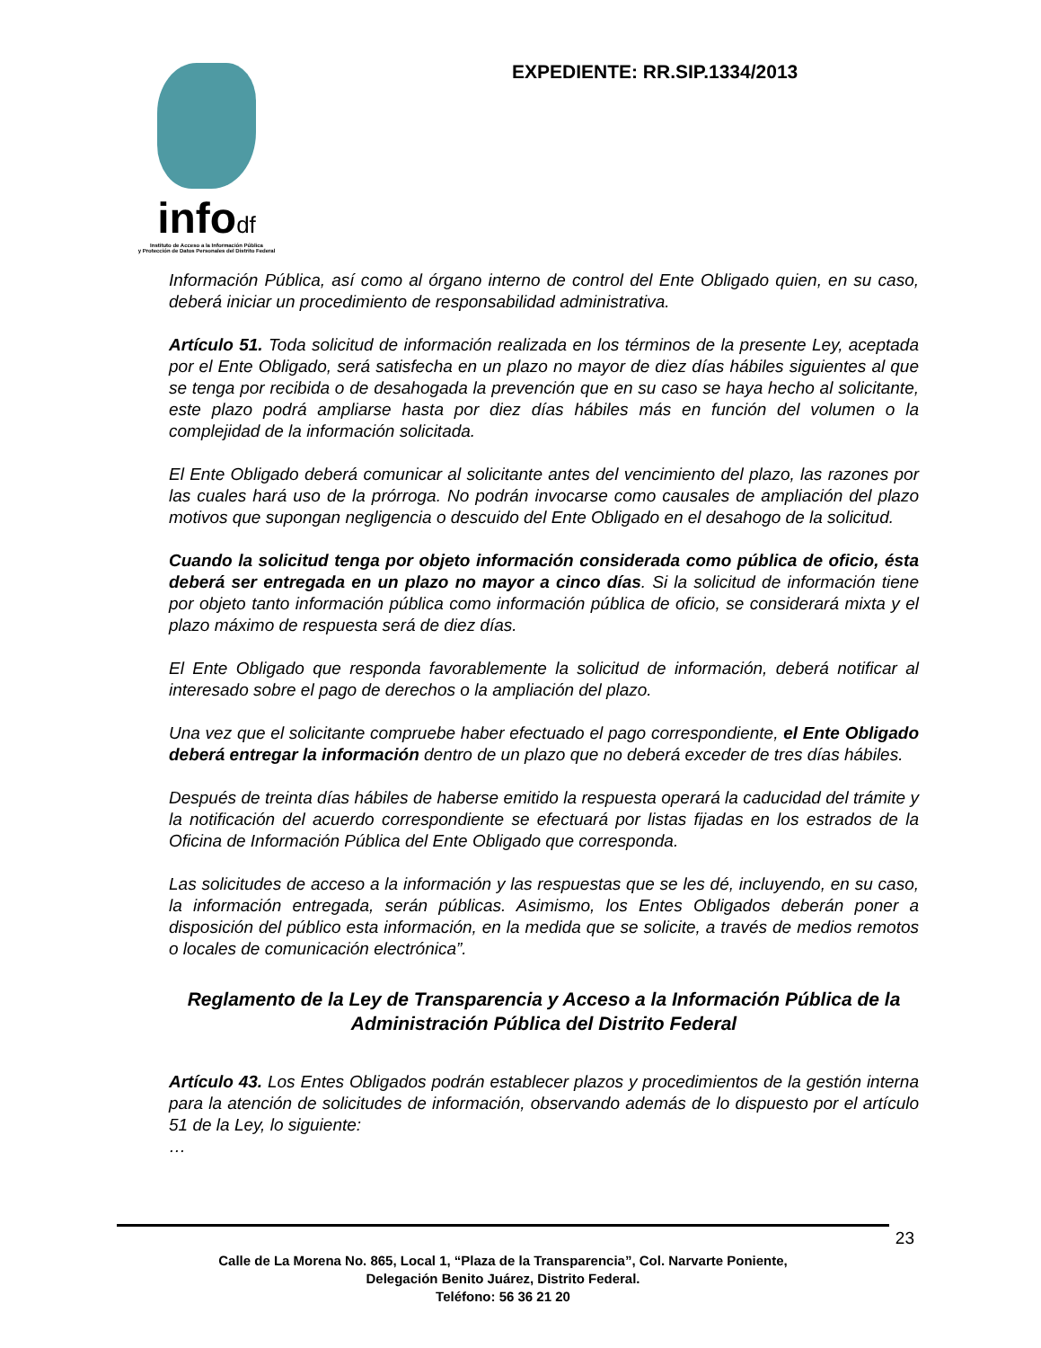infodf
Instituto de Acceso a la Información Pública
y Protección de Datos Personales del Distrito Federal
EXPEDIENTE: RR.SIP.1334/2013
Información Pública, así como al órgano interno de control del Ente Obligado quien, en su caso, deberá iniciar un procedimiento de responsabilidad administrativa.
Artículo 51. Toda solicitud de información realizada en los términos de la presente Ley, aceptada por el Ente Obligado, será satisfecha en un plazo no mayor de diez días hábiles siguientes al que se tenga por recibida o de desahogada la prevención que en su caso se haya hecho al solicitante, este plazo podrá ampliarse hasta por diez días hábiles más en función del volumen o la complejidad de la información solicitada.
El Ente Obligado deberá comunicar al solicitante antes del vencimiento del plazo, las razones por las cuales hará uso de la prórroga. No podrán invocarse como causales de ampliación del plazo motivos que supongan negligencia o descuido del Ente Obligado en el desahogo de la solicitud.
Cuando la solicitud tenga por objeto información considerada como pública de oficio, ésta deberá ser entregada en un plazo no mayor a cinco días. Si la solicitud de información tiene por objeto tanto información pública como información pública de oficio, se considerará mixta y el plazo máximo de respuesta será de diez días.
El Ente Obligado que responda favorablemente la solicitud de información, deberá notificar al interesado sobre el pago de derechos o la ampliación del plazo.
Una vez que el solicitante compruebe haber efectuado el pago correspondiente, el Ente Obligado deberá entregar la información dentro de un plazo que no deberá exceder de tres días hábiles.
Después de treinta días hábiles de haberse emitido la respuesta operará la caducidad del trámite y la notificación del acuerdo correspondiente se efectuará por listas fijadas en los estrados de la Oficina de Información Pública del Ente Obligado que corresponda.
Las solicitudes de acceso a la información y las respuestas que se les dé, incluyendo, en su caso, la información entregada, serán públicas. Asimismo, los Entes Obligados deberán poner a disposición del público esta información, en la medida que se solicite, a través de medios remotos o locales de comunicación electrónica”.
Reglamento de la Ley de Transparencia y Acceso a la Información Pública de la Administración Pública del Distrito Federal
Artículo 43. Los Entes Obligados podrán establecer plazos y procedimientos de la gestión interna para la atención de solicitudes de información, observando además de lo dispuesto por el artículo 51 de la Ley, lo siguiente:
…
23
Calle de La Morena No. 865, Local 1, “Plaza de la Transparencia”, Col. Narvarte Poniente,
Delegación Benito Juárez, Distrito Federal.
Teléfono: 56 36 21 20